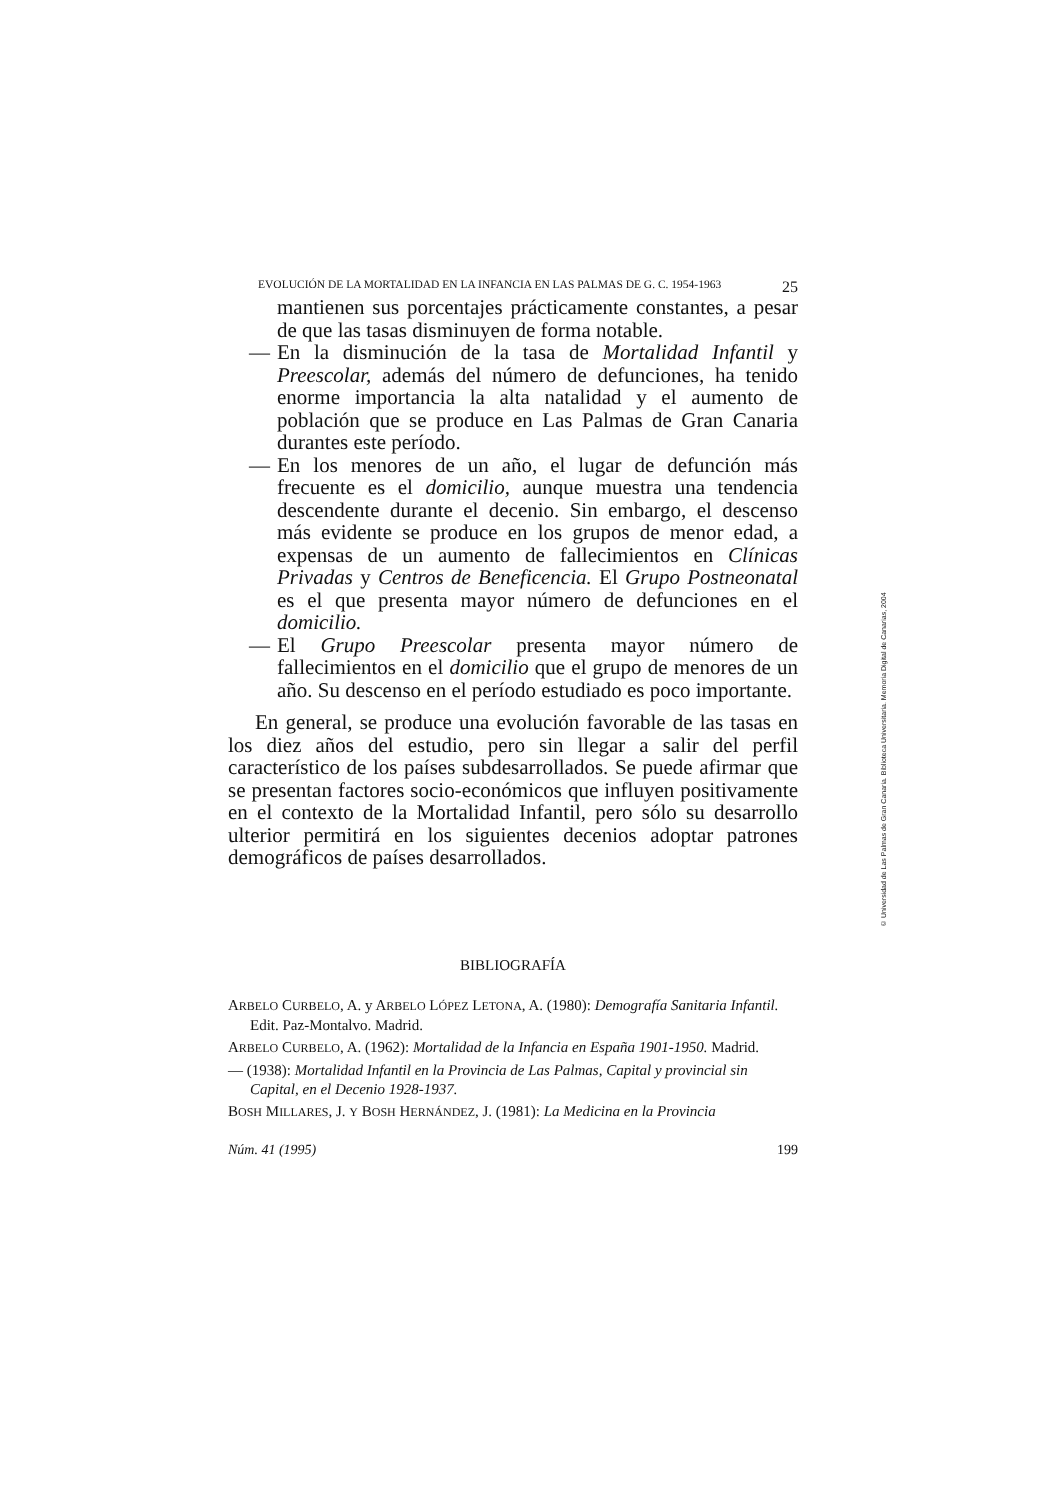EVOLUCIÓN DE LA MORTALIDAD EN LA INFANCIA EN LAS PALMAS DE G. C. 1954-1963 25
mantienen sus porcentajes prácticamente constantes, a pesar de que las tasas disminuyen de forma notable.
— En la disminución de la tasa de Mortalidad Infantil y Preescolar, además del número de defunciones, ha tenido enorme importancia la alta natalidad y el aumento de población que se produce en Las Palmas de Gran Canaria durantes este período.
— En los menores de un año, el lugar de defunción más frecuente es el domicilio, aunque muestra una tendencia descendente durante el decenio. Sin embargo, el descenso más evidente se produce en los grupos de menor edad, a expensas de un aumento de fallecimientos en Clínicas Privadas y Centros de Beneficencia. El Grupo Postneonatal es el que presenta mayor número de defunciones en el domicilio.
— El Grupo Preescolar presenta mayor número de fallecimientos en el domicilio que el grupo de menores de un año. Su descenso en el período estudiado es poco importante.
En general, se produce una evolución favorable de las tasas en los diez años del estudio, pero sin llegar a salir del perfil característico de los países subdesarrollados. Se puede afirmar que se presentan factores socio-económicos que influyen positivamente en el contexto de la Mortalidad Infantil, pero sólo su desarrollo ulterior permitirá en los siguientes decenios adoptar patrones demográficos de países desarrollados.
BIBLIOGRAFÍA
ARBELO CURBELO, A. y ARBELO LÓPEZ LETONA, A. (1980): Demografía Sanitaria Infantil. Edit. Paz-Montalvo. Madrid.
ARBELO CURBELO, A. (1962): Mortalidad de la Infancia en España 1901-1950. Madrid.
— (1938): Mortalidad Infantil en la Provincia de Las Palmas, Capital y provincial sin Capital, en el Decenio 1928-1937.
BOSH MILLARES, J. Y BOSH HERNÁNDEZ, J. (1981): La Medicina en la Provincia
Núm. 41 (1995) 199
© Universidad de Las Palmas de Gran Canaria. Biblioteca Universitaria. Memoria Digital de Canarias, 2004